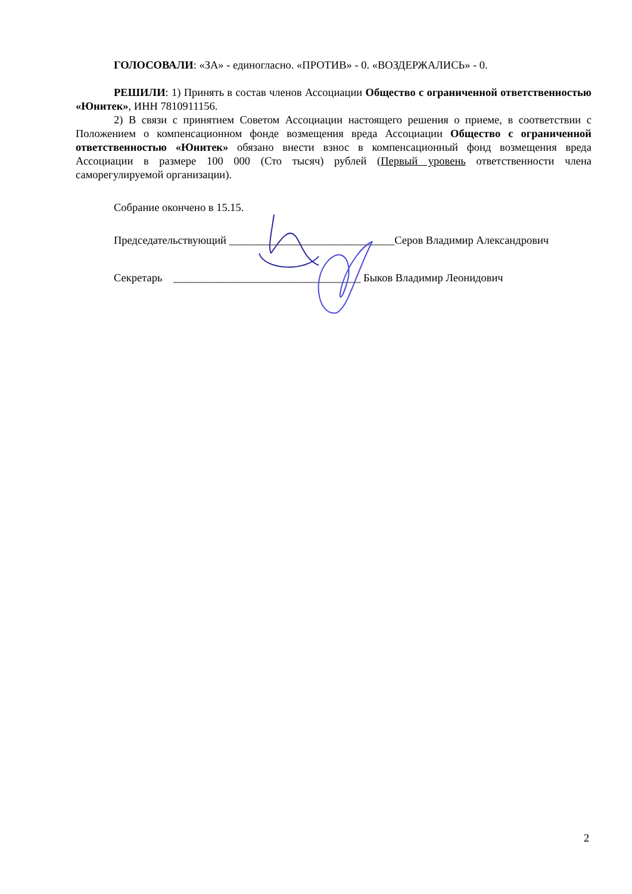ГОЛОСОВАЛИ: «ЗА» - единогласно. «ПРОТИВ» - 0. «ВОЗДЕРЖАЛИСЬ» - 0.
РЕШИЛИ: 1) Принять в состав членов Ассоциации Общество с ограниченной ответственностью «Юнитек», ИНН 7810911156.
2) В связи с принятием Советом Ассоциации настоящего решения о приеме, в соответствии с Положением о компенсационном фонде возмещения вреда Ассоциации Общество с ограниченной ответственностью «Юнитек» обязано внести взнос в компенсационный фонд возмещения вреда Ассоциации в размере 100 000 (Сто тысяч) рублей (Первый уровень ответственности члена саморегулируемой организации).
Собрание окончено в 15.15.
Председательствующий ______________________________Серов Владимир Александрович
Секретарь __________________________________ Быков Владимир Леонидович
2